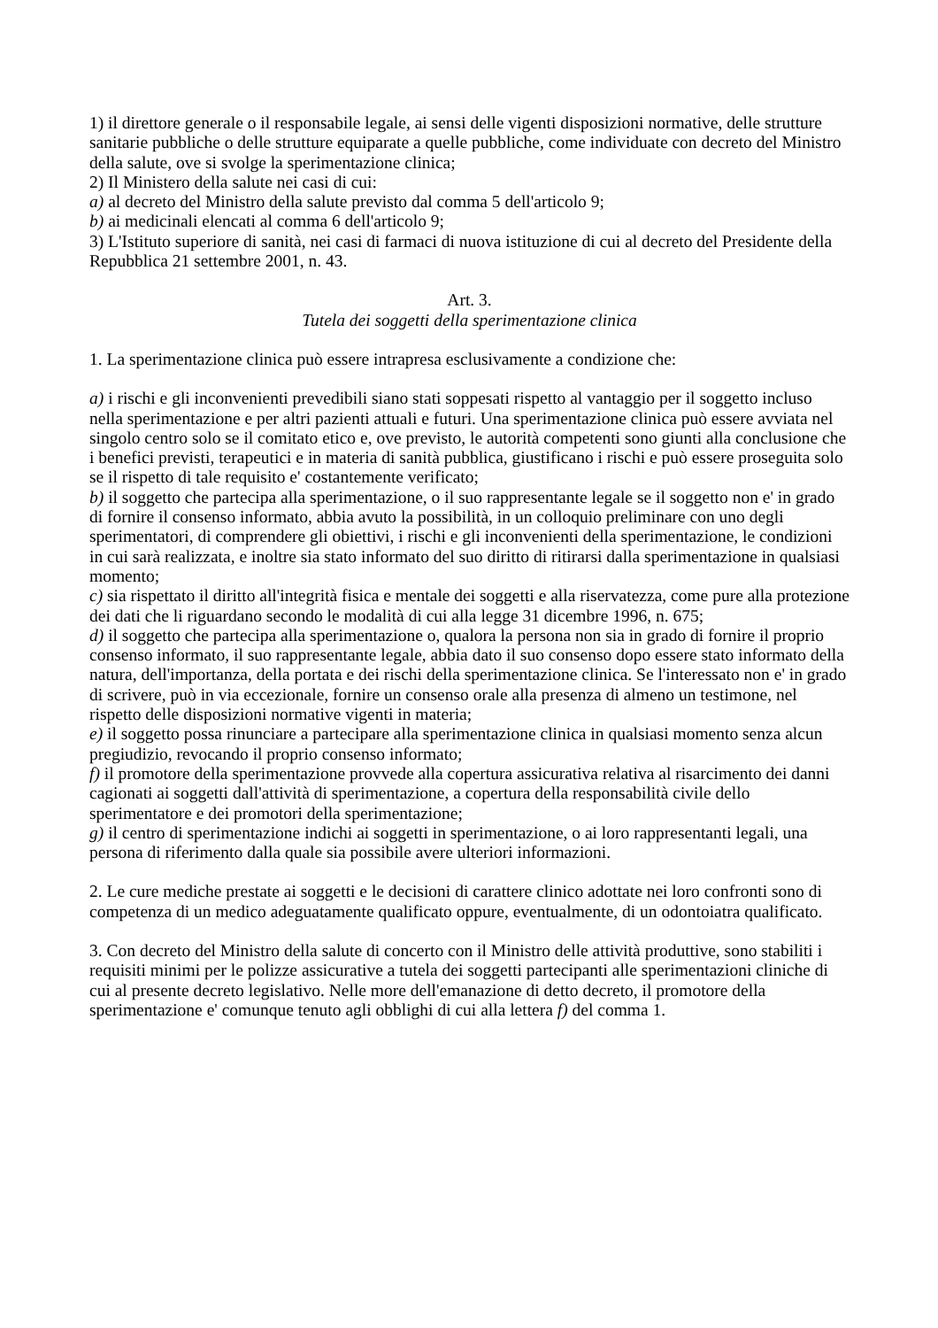1) il direttore generale o il responsabile legale, ai sensi delle vigenti disposizioni normative, delle strutture sanitarie pubbliche o delle strutture equiparate a quelle pubbliche, come individuate con decreto del Ministro della salute, ove si svolge la sperimentazione clinica;
2) Il Ministero della salute nei casi di cui:
a) al decreto del Ministro della salute previsto dal comma 5 dell'articolo 9;
b) ai medicinali elencati al comma 6 dell'articolo 9;
3) L'Istituto superiore di sanità, nei casi di farmaci di nuova istituzione di cui al decreto del Presidente della Repubblica 21 settembre 2001, n. 43.
Art. 3.
Tutela dei soggetti della sperimentazione clinica
1. La sperimentazione clinica può essere intrapresa esclusivamente a condizione che:
a) i rischi e gli inconvenienti prevedibili siano stati soppesati rispetto al vantaggio per il soggetto incluso nella sperimentazione e per altri pazienti attuali e futuri. Una sperimentazione clinica può essere avviata nel singolo centro solo se il comitato etico e, ove previsto, le autorità competenti sono giunti alla conclusione che i benefici previsti, terapeutici e in materia di sanità pubblica, giustificano i rischi e può essere proseguita solo se il rispetto di tale requisito e' costantemente verificato;
b) il soggetto che partecipa alla sperimentazione, o il suo rappresentante legale se il soggetto non e' in grado di fornire il consenso informato, abbia avuto la possibilità, in un colloquio preliminare con uno degli sperimentatori, di comprendere gli obiettivi, i rischi e gli inconvenienti della sperimentazione, le condizioni in cui sarà realizzata, e inoltre sia stato informato del suo diritto di ritirarsi dalla sperimentazione in qualsiasi momento;
c) sia rispettato il diritto all'integrità fisica e mentale dei soggetti e alla riservatezza, come pure alla protezione dei dati che li riguardano secondo le modalità di cui alla legge 31 dicembre 1996, n. 675;
d) il soggetto che partecipa alla sperimentazione o, qualora la persona non sia in grado di fornire il proprio consenso informato, il suo rappresentante legale, abbia dato il suo consenso dopo essere stato informato della natura, dell'importanza, della portata e dei rischi della sperimentazione clinica. Se l'interessato non e' in grado di scrivere, può in via eccezionale, fornire un consenso orale alla presenza di almeno un testimone, nel rispetto delle disposizioni normative vigenti in materia;
e) il soggetto possa rinunciare a partecipare alla sperimentazione clinica in qualsiasi momento senza alcun pregiudizio, revocando il proprio consenso informato;
f) il promotore della sperimentazione provvede alla copertura assicurativa relativa al risarcimento dei danni cagionati ai soggetti dall'attività di sperimentazione, a copertura della responsabilità civile dello sperimentatore e dei promotori della sperimentazione;
g) il centro di sperimentazione indichi ai soggetti in sperimentazione, o ai loro rappresentanti legali, una persona di riferimento dalla quale sia possibile avere ulteriori informazioni.
2. Le cure mediche prestate ai soggetti e le decisioni di carattere clinico adottate nei loro confronti sono di competenza di un medico adeguatamente qualificato oppure, eventualmente, di un odontoiatra qualificato.
3. Con decreto del Ministro della salute di concerto con il Ministro delle attività produttive, sono stabiliti i requisiti minimi per le polizze assicurative a tutela dei soggetti partecipanti alle sperimentazioni cliniche di cui al presente decreto legislativo. Nelle more dell'emanazione di detto decreto, il promotore della sperimentazione e' comunque tenuto agli obblighi di cui alla lettera f) del comma 1.